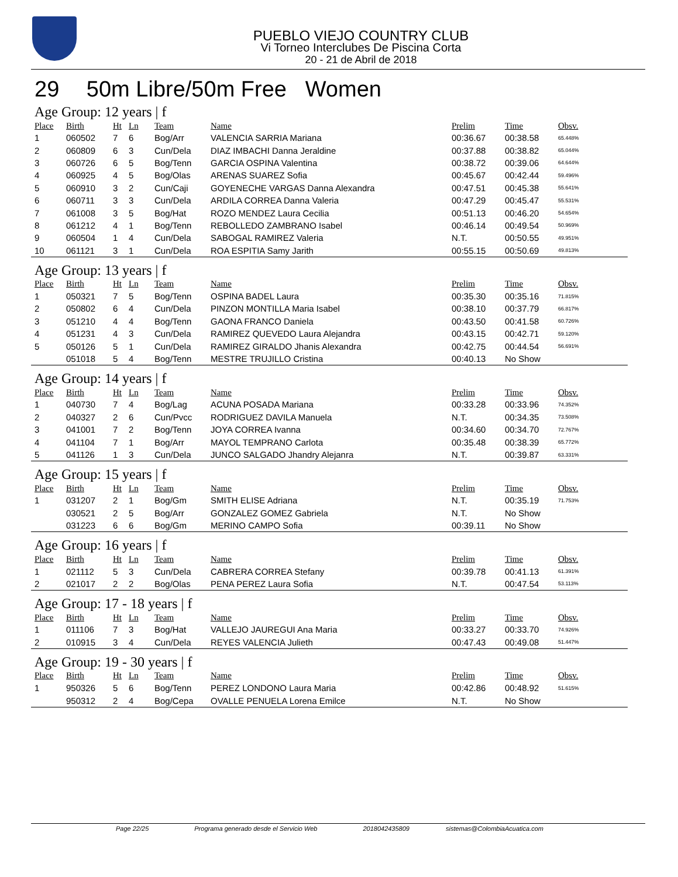PUEBLO VIEJO COUNTRY CLUB
Vi Torneo Interclubes De Piscina Corta
20 - 21 de Abril de 2018
29 50m Libre/50m Free Women
Age Group: 12 years | f
| Place | Birth | Ht | Ln | Team | Name | Prelim | Time | Obsv. |
| --- | --- | --- | --- | --- | --- | --- | --- | --- |
| 1 | 060502 | 7 | 6 | Bog/Arr | VALENCIA SARRIA Mariana | 00:36.67 | 00:38.58 | 65.448% |
| 2 | 060809 | 6 | 3 | Cun/Dela | DIAZ IMBACHI Danna Jeraldine | 00:37.88 | 00:38.82 | 65.044% |
| 3 | 060726 | 6 | 5 | Bog/Tenn | GARCIA OSPINA Valentina | 00:38.72 | 00:39.06 | 64.644% |
| 4 | 060925 | 4 | 5 | Bog/Olas | ARENAS SUAREZ Sofia | 00:45.67 | 00:42.44 | 59.496% |
| 5 | 060910 | 3 | 2 | Cun/Caji | GOYENECHE VARGAS Danna Alexandra | 00:47.51 | 00:45.38 | 55.641% |
| 6 | 060711 | 3 | 3 | Cun/Dela | ARDILA CORREA Danna Valeria | 00:47.29 | 00:45.47 | 55.531% |
| 7 | 061008 | 3 | 5 | Bog/Hat | ROZO MENDEZ Laura Cecilia | 00:51.13 | 00:46.20 | 54.654% |
| 8 | 061212 | 4 | 1 | Bog/Tenn | REBOLLEDO ZAMBRANO Isabel | 00:46.14 | 00:49.54 | 50.969% |
| 9 | 060504 | 1 | 4 | Cun/Dela | SABOGAL RAMIREZ Valeria | N.T. | 00:50.55 | 49.951% |
| 10 | 061121 | 3 | 1 | Cun/Dela | ROA ESPITIA Samy Jarith | 00:55.15 | 00:50.69 | 49.813% |
Age Group: 13 years | f
| Place | Birth | Ht | Ln | Team | Name | Prelim | Time | Obsv. |
| --- | --- | --- | --- | --- | --- | --- | --- | --- |
| 1 | 050321 | 7 | 5 | Bog/Tenn | OSPINA BADEL Laura | 00:35.30 | 00:35.16 | 71.815% |
| 2 | 050802 | 6 | 4 | Cun/Dela | PINZON MONTILLA Maria Isabel | 00:38.10 | 00:37.79 | 66.817% |
| 3 | 051210 | 4 | 4 | Bog/Tenn | GAONA FRANCO Daniela | 00:43.50 | 00:41.58 | 60.726% |
| 4 | 051231 | 4 | 3 | Cun/Dela | RAMIREZ QUEVEDO Laura Alejandra | 00:43.15 | 00:42.71 | 59.120% |
| 5 | 050126 | 5 | 1 | Cun/Dela | RAMIREZ GIRALDO Jhanis Alexandra | 00:42.75 | 00:44.54 | 56.691% |
| | 051018 | 5 | 4 | Bog/Tenn | MESTRE TRUJILLO Cristina | 00:40.13 | No Show | |
Age Group: 14 years | f
| Place | Birth | Ht | Ln | Team | Name | Prelim | Time | Obsv. |
| --- | --- | --- | --- | --- | --- | --- | --- | --- |
| 1 | 040730 | 7 | 4 | Bog/Lag | ACUNA POSADA Mariana | 00:33.28 | 00:33.96 | 74.352% |
| 2 | 040327 | 2 | 6 | Cun/Pvcc | RODRIGUEZ DAVILA Manuela | N.T. | 00:34.35 | 73.508% |
| 3 | 041001 | 7 | 2 | Bog/Tenn | JOYA CORREA Ivanna | 00:34.60 | 00:34.70 | 72.767% |
| 4 | 041104 | 7 | 1 | Bog/Arr | MAYOL TEMPRANO Carlota | 00:35.48 | 00:38.39 | 65.772% |
| 5 | 041126 | 1 | 3 | Cun/Dela | JUNCO SALGADO Jhandry Alejanra | N.T. | 00:39.87 | 63.331% |
Age Group: 15 years | f
| Place | Birth | Ht | Ln | Team | Name | Prelim | Time | Obsv. |
| --- | --- | --- | --- | --- | --- | --- | --- | --- |
| 1 | 031207 | 2 | 1 | Bog/Gm | SMITH ELISE Adriana | N.T. | 00:35.19 | 71.753% |
| | 030521 | 2 | 5 | Bog/Arr | GONZALEZ GOMEZ Gabriela | N.T. | No Show | |
| | 031223 | 6 | 6 | Bog/Gm | MERINO CAMPO Sofia | 00:39.11 | No Show | |
Age Group: 16 years | f
| Place | Birth | Ht | Ln | Team | Name | Prelim | Time | Obsv. |
| --- | --- | --- | --- | --- | --- | --- | --- | --- |
| 1 | 021112 | 5 | 3 | Cun/Dela | CABRERA CORREA Stefany | 00:39.78 | 00:41.13 | 61.391% |
| 2 | 021017 | 2 | 2 | Bog/Olas | PENA PEREZ Laura Sofia | N.T. | 00:47.54 | 53.113% |
Age Group: 17 - 18 years | f
| Place | Birth | Ht | Ln | Team | Name | Prelim | Time | Obsv. |
| --- | --- | --- | --- | --- | --- | --- | --- | --- |
| 1 | 011106 | 7 | 3 | Bog/Hat | VALLEJO JAUREGUI Ana Maria | 00:33.27 | 00:33.70 | 74.926% |
| 2 | 010915 | 3 | 4 | Cun/Dela | REYES VALENCIA Julieth | 00:47.43 | 00:49.08 | 51.447% |
Age Group: 19 - 30 years | f
| Place | Birth | Ht | Ln | Team | Name | Prelim | Time | Obsv. |
| --- | --- | --- | --- | --- | --- | --- | --- | --- |
| 1 | 950326 | 5 | 6 | Bog/Tenn | PEREZ LONDONO Laura Maria | 00:42.86 | 00:48.92 | 51.615% |
| | 950312 | 2 | 4 | Bog/Cepa | OVALLE PENUELA Lorena Emilce | N.T. | No Show | |
Page 22/25 Programa generado desde el Servicio Web 2018042435809 sistemas@ColombiaAcuatica.com